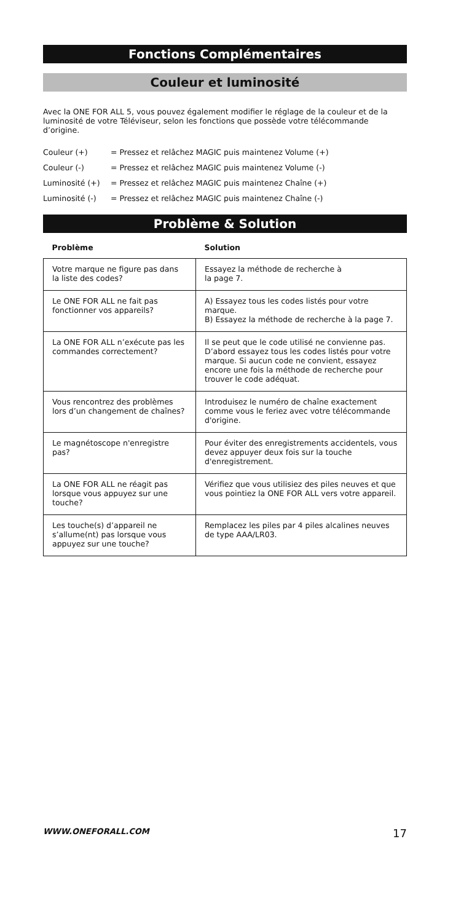Fonctions Complémentaires
Couleur et luminosité
Avec la ONE FOR ALL 5, vous pouvez également modifier le réglage de la couleur et de la luminosité de votre Téléviseur, selon les fonctions que possède votre télécommande d’origine.
Couleur (+) = Pressez et relâchez MAGIC puis maintenez Volume (+)
Couleur (-) = Pressez et relâchez MAGIC puis maintenez Volume (-)
Luminosité (+) = Pressez et relâchez MAGIC puis maintenez Chaîne (+)
Luminosité (-) = Pressez et relâchez MAGIC puis maintenez Chaîne (-)
Problème & Solution
| Problème | Solution |
| --- | --- |
| Votre marque ne figure pas dans la liste des codes? | Essayez la méthode de recherche à la page 7. |
| Le ONE FOR ALL ne fait pas fonctionner vos appareils? | A) Essayez tous les codes listés pour votre marque. B) Essayez la méthode de recherche à la page 7. |
| La ONE FOR ALL n’exécute pas les commandes correctement? | Il se peut que le code utilisé ne convienne pas. D’abord essayez tous les codes listés pour votre marque. Si aucun code ne convient, essayez encore une fois la méthode de recherche pour trouver le code adéquat. |
| Vous rencontrez des problèmes lors d’un changement de chaînes? | Introduisez le numéro de chaîne exactement comme vous le feriez avec votre télécommande d'origine. |
| Le magnétoscope n'enregistre pas? | Pour éviter des enregistrements accidentels, vous devez appuyer deux fois sur la touche d'enregistrement. |
| La ONE FOR ALL ne réagit pas lorsque vous appuyez sur une touche? | Vérifiez que vous utilisiez des piles neuves et que vous pointiez la ONE FOR ALL vers votre appareil. |
| Les touche(s) d’appareil ne s’allume(nt) pas lorsque vous appuyez sur une touche? | Remplacez les piles par 4 piles alcalines neuves de type AAA/LR03. |
WWW.ONEFORALL.COM 17